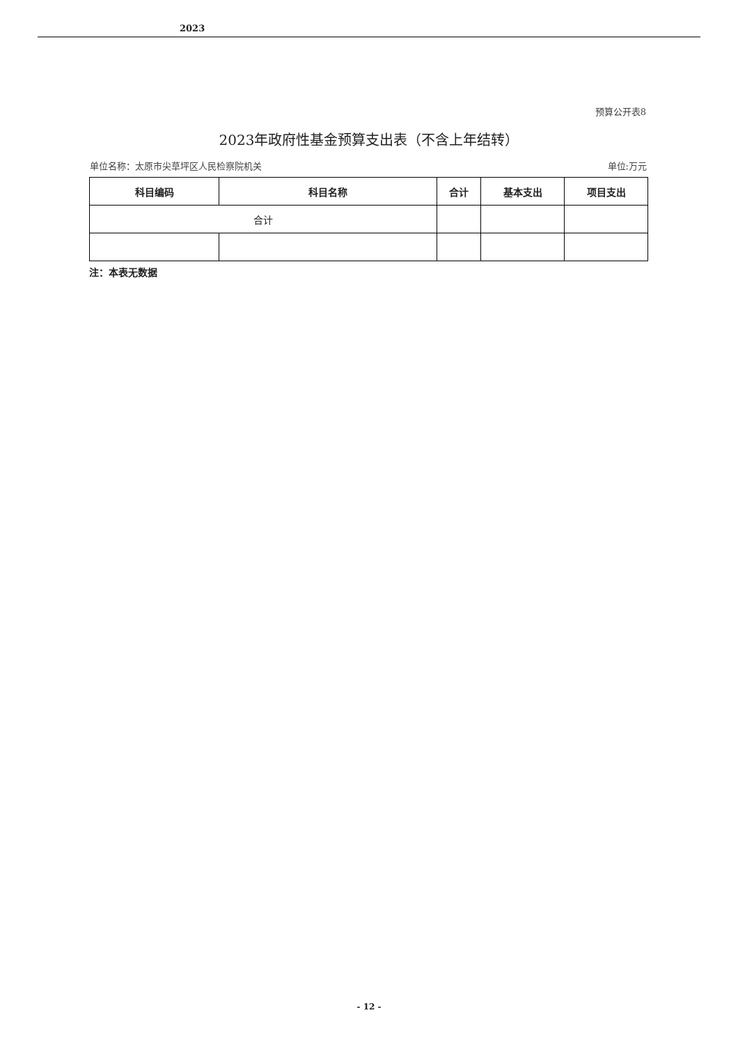2023
预算公开表8
2023年政府性基金预算支出表（不含上年结转）
单位名称：太原市尖草坪区人民检察院机关 单位:万元
| 科目编码 | 科目名称 | 合计 | 基本支出 | 项目支出 |
| --- | --- | --- | --- | --- |
| 合计 | | | | |
注：本表无数据
- 12 -